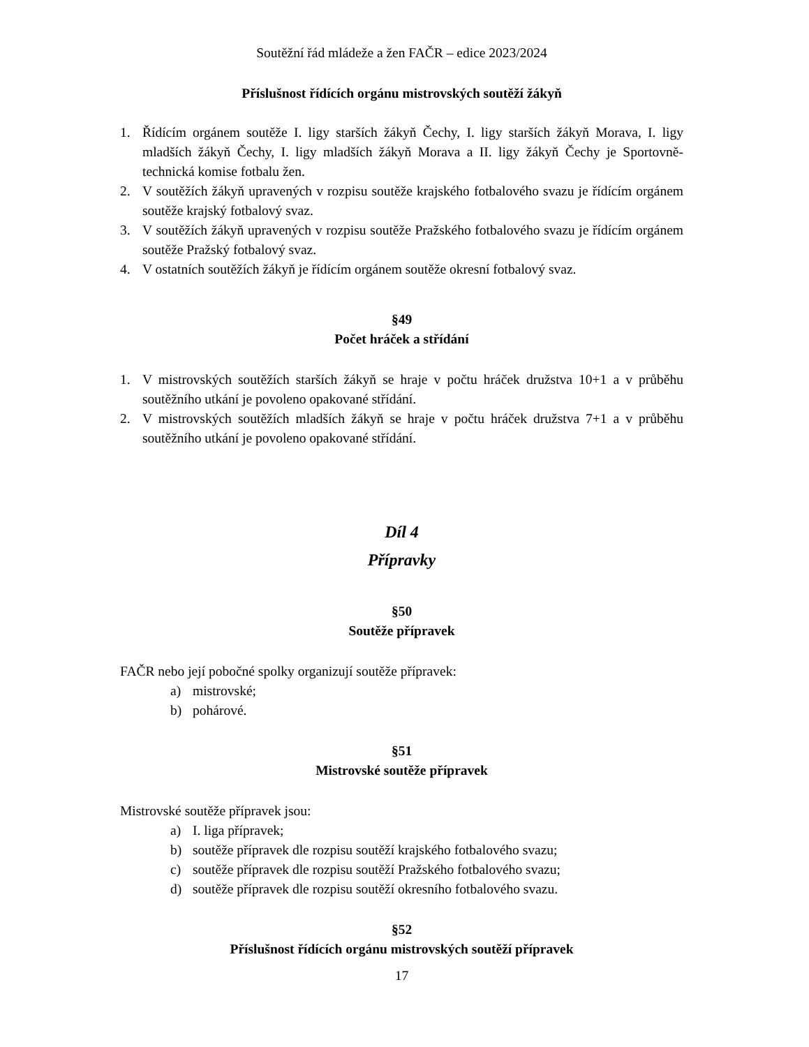Soutěžní řád mládeže a žen FAČR – edice 2023/2024
Příslušnost řídících orgánu mistrovských soutěží žákyň
1. Řídícím orgánem soutěže I. ligy starších žákyň Čechy, I. ligy starších žákyň Morava, I. ligy mladších žákyň Čechy, I. ligy mladších žákyň Morava a II. ligy žákyň Čechy je Sportovně-technická komise fotbalu žen.
2. V soutěžích žákyň upravených v rozpisu soutěže krajského fotbalového svazu je řídícím orgánem soutěže krajský fotbalový svaz.
3. V soutěžích žákyň upravených v rozpisu soutěže Pražského fotbalového svazu je řídícím orgánem soutěže Pražský fotbalový svaz.
4. V ostatních soutěžích žákyň je řídícím orgánem soutěže okresní fotbalový svaz.
§49
Počet hráček a střídání
1. V mistrovských soutěžích starších žákyň se hraje v počtu hráček družstva 10+1 a v průběhu soutěžního utkání je povoleno opakované střídání.
2. V mistrovských soutěžích mladších žákyň se hraje v počtu hráček družstva 7+1 a v průběhu soutěžního utkání je povoleno opakované střídání.
Díl 4
Přípravky
§50
Soutěže přípravek
FAČR nebo její pobočné spolky organizují soutěže přípravek:
a) mistrovské;
b) pohárové.
§51
Mistrovské soutěže přípravek
Mistrovské soutěže přípravek jsou:
a) I. liga přípravek;
b) soutěže přípravek dle rozpisu soutěží krajského fotbalového svazu;
c) soutěže přípravek dle rozpisu soutěží Pražského fotbalového svazu;
d) soutěže přípravek dle rozpisu soutěží okresního fotbalového svazu.
§52
Příslušnost řídících orgánu mistrovských soutěží přípravek
17